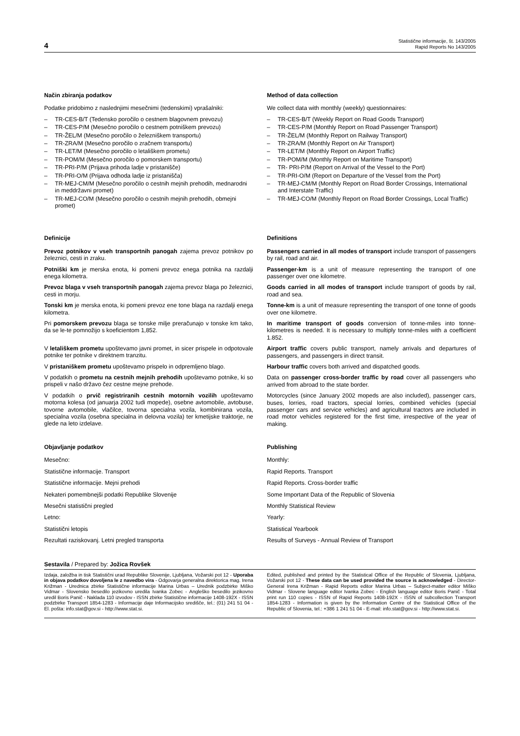4
Statistične informacije, št. 143/2005
Rapid Reports No 143/2005
Način zbiranja podatkov
Podatke pridobimo z naslednjimi mesečnimi (tedenskimi) vprašalniki:
– TR-CES-B/T (Tedensko poročilo o cestnem blagovnem prevozu)
– TR-CES-P/M (Mesečno poročilo o cestnem potniškem prevozu)
– TR-ŽEL/M (Mesečno poročilo o železniškem transportu)
– TR-ZRA/M (Mesečno poročilo o zračnem transportu)
– TR-LET/M (Mesečno poročilo o letališkem prometu)
– TR-POM/M (Mesečno poročilo o pomorskem transportu)
– TR-PRI-P/M (Prijava prihoda ladje v pristanišče)
– TR-PRI-O/M (Prijava odhoda ladje iz pristanišča)
– TR-MEJ-CM/M (Mesečno poročilo o cestnih mejnih prehodih, mednarodni in meddržavni promet)
– TR-MEJ-CO/M (Mesečno poročilo o cestnih mejnih prehodih, obmejni promet)
Method of data collection
We collect data with monthly (weekly) questionnaires:
– TR-CES-B/T (Weekly Report on Road Goods Transport)
– TR-CES-P/M (Monthly Report on Road Passenger Transport)
– TR-ŽEL/M (Monthly Report on Railway Transport)
– TR-ZRA/M (Monthly Report on Air Transport)
– TR-LET/M (Monthly Report on Airport Traffic)
– TR-POM/M (Monthly Report on Maritime Transport)
– TR- PRI-P/M (Report on Arrival of the Vessel to the Port)
– TR-PRI-O/M (Report on Departure of the Vessel from the Port)
– TR-MEJ-CM/M (Monthly Report on Road Border Crossings, International and Interstate Traffic)
– TR-MEJ-CO/M (Monthly Report on Road Border Crossings, Local Traffic)
Definicije
Prevoz potnikov v vseh transportnih panogah zajema prevoz potnikov po železnici, cesti in zraku.
Potniški km je merska enota, ki pomeni prevoz enega potnika na razdalji enega kilometra.
Prevoz blaga v vseh transportnih panogah zajema prevoz blaga po železnici, cesti in morju.
Tonski km je merska enota, ki pomeni prevoz ene tone blaga na razdalji enega kilometra.
Pri pomorskem prevozu blaga se tonske milje preračunajo v tonske km tako, da se le-te pomnožijo s koeficientom 1,852.
V letališkem prometu upoštevamo javni promet, in sicer prispele in odpotovale potnike ter potnike v direktnem tranzitu.
V pristaniškem prometu upoštevamo prispelo in odpremljeno blago.
V podatkih o prometu na cestnih mejnih prehodih upoštevamo potnike, ki so prispeli v našo državo čez cestne mejne prehode.
V podatkih o prvič registriranih cestnih motornih vozilih upoštevamo motorna kolesa (od januarja 2002 tudi mopede), osebne avtomobile, avtobuse, tovorne avtomobile, vlačilce, tovorna specialna vozila, kombinirana vozila, specialna vozila (osebna specialna in delovna vozila) ter kmetijske traktorje, ne glede na leto izdelave.
Definitions
Passengers carried in all modes of transport include transport of passengers by rail, road and air.
Passenger-km is a unit of measure representing the transport of one passenger over one kilometre.
Goods carried in all modes of transport include transport of goods by rail, road and sea.
Tonne-km is a unit of measure representing the transport of one tonne of goods over one kilometre.
In maritime transport of goods conversion of tonne-miles into tonne-kilometres is needed. It is necessary to multiply tonne-miles with a coefficient 1.852.
Airport traffic covers public transport, namely arrivals and departures of passengers, and passengers in direct transit.
Harbour traffic covers both arrived and dispatched goods.
Data on passenger cross-border traffic by road cover all passengers who arrived from abroad to the state border.
Motorcycles (since January 2002 mopeds are also included), passenger cars, buses, lorries, road tractors, special lorries, combined vehicles (special passenger cars and service vehicles) and agricultural tractors are included in road motor vehicles registered for the first time, irrespective of the year of making.
Objavljanje podatkov
Mesečno:
Statistične informacije. Transport
Statistične informacije. Mejni prehodi
Nekateri pomembnejši podatki Republike Slovenije
Mesečni statistični pregled
Letno:
Statistični letopis
Rezultati raziskovanj. Letni pregled transporta
Publishing
Monthly:
Rapid Reports. Transport
Rapid Reports. Cross-border traffic
Some Important Data of the Republic of Slovenia
Monthly Statistical Review
Yearly:
Statistical Yearbook
Results of Surveys - Annual Review of Transport
Sestavila / Prepared by: Jožica Rovšek
Izdaja, založba in tisk Statistični urad Republike Slovenije, Ljubljana, Vožarski pot 12 - Uporaba in objava podatkov dovoljena le z navedbo vira - Odgovarja generalna direktorica mag. Irena Križman - Urednica zbirke Statistične informacije Marina Urbas – Urednik podzbirke Miško Vidmar - Slovensko besedilo jezikovno uredila Ivanka Zobec - Angleško besedilo jezikovno uredil Boris Panič - Naklada 110 izvodov - ISSN zbirke Statistične informacije 1408-192X - ISSN podzbirke Transport 1854-1283 - Informacije daje Informacijsko središče, tel.: (01) 241 51 04 - El. pošta: info.stat@gov.si - http://www.stat.si.
Edited, published and printed by the Statistical Office of the Republic of Slovenia, Ljubljana, Vožarski pot 12 - These data can be used provided the source is acknowledged - Director-General Irena Križman - Rapid Reports editor Marina Urbas – Subject-matter editor Miško Vidmar - Slovene language editor Ivanka Zobec - English language editor Boris Panič - Total print run 110 copies - ISSN of Rapid Reports 1408-192X - ISSN of subcollection Transport 1854-1283 - Information is given by the Information Centre of the Statistical Office of the Republic of Slovenia, tel.: +386 1 241 51 04 - E-mail: info.stat@gov.si - http://www.stat.si.